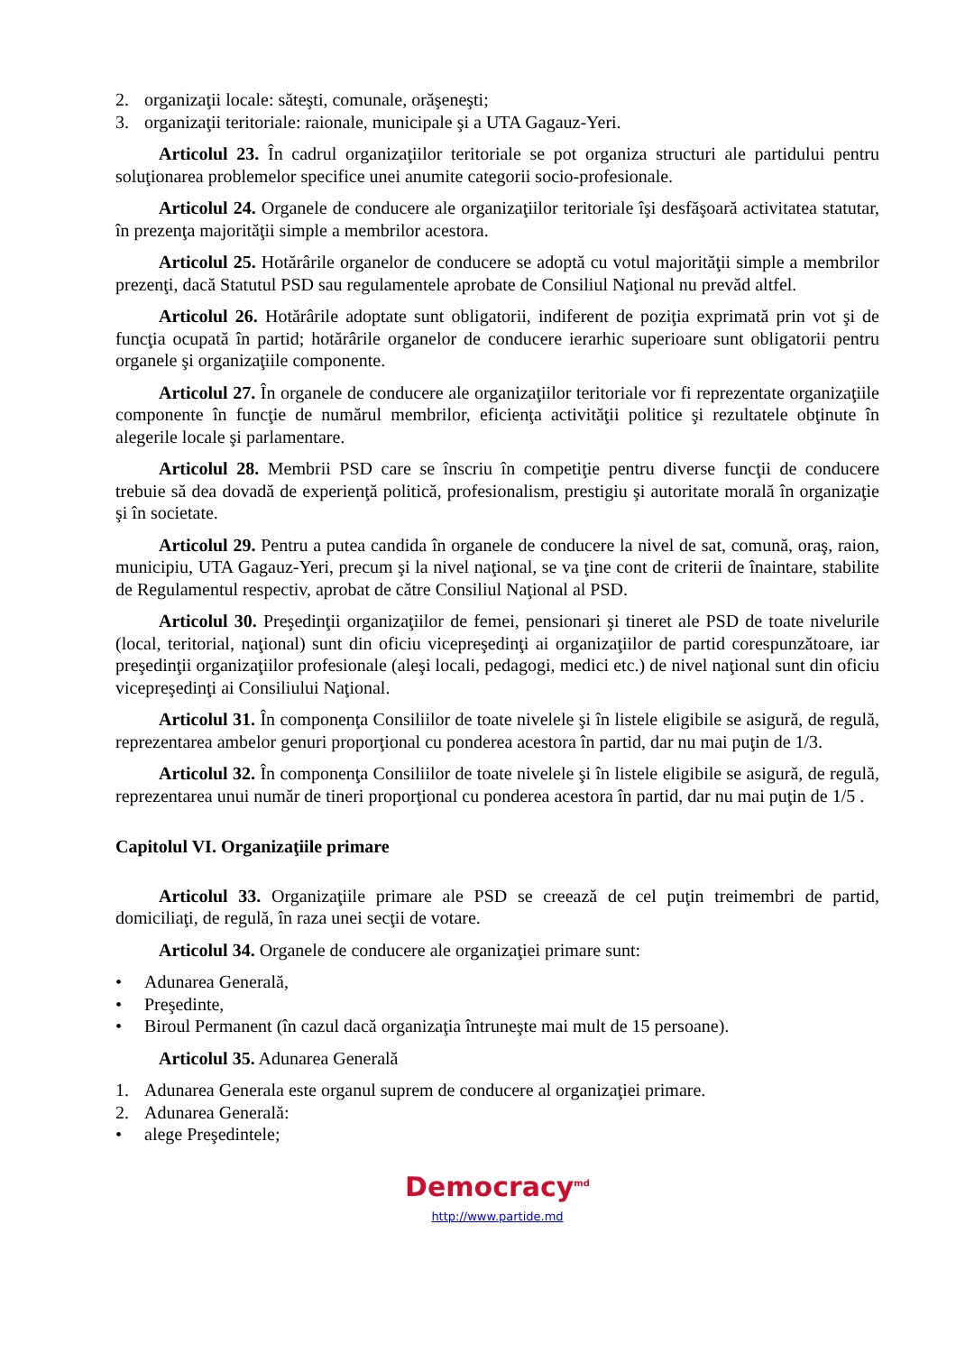2. organizaţii locale: săteşti, comunale, orăşeneşti;
3. organizaţii teritoriale: raionale, municipale şi a UTA Gagauz-Yeri.
Articolul 23. În cadrul organizaţiilor teritoriale se pot organiza structuri ale partidului pentru soluţionarea problemelor specifice unei anumite categorii socio-profesionale.
Articolul 24. Organele de conducere ale organizaţiilor teritoriale îşi desfăşoară activitatea statutar, în prezenţa majorităţii simple a membrilor acestora.
Articolul 25. Hotărârile organelor de conducere se adoptă cu votul majorităţii simple a membrilor prezenţi, dacă Statutul PSD sau regulamentele aprobate de Consiliul Naţional nu prevăd altfel.
Articolul 26. Hotărârile adoptate sunt obligatorii, indiferent de poziţia exprimată prin vot şi de funcţia ocupată în partid; hotărârile organelor de conducere ierarhic superioare sunt obligatorii pentru organele şi organizaţiile componente.
Articolul 27. În organele de conducere ale organizaţiilor teritoriale vor fi reprezentate organizaţiile componente în funcţie de numărul membrilor, eficienţa activităţii politice şi rezultatele obţinute în alegerile locale şi parlamentare.
Articolul 28. Membrii PSD care se înscriu în competiţie pentru diverse funcţii de conducere trebuie să dea dovadă de experienţă politică, profesionalism, prestigiu şi autoritate morală în organizaţie şi în societate.
Articolul 29. Pentru a putea candida în organele de conducere la nivel de sat, comună, oraş, raion, municipiu, UTA Gagauz-Yeri, precum şi la nivel naţional, se va ţine cont de criterii de înaintare, stabilite de Regulamentul respectiv, aprobat de către Consiliul Naţional al PSD.
Articolul 30. Preşedinţii organizaţiilor de femei, pensionari şi tineret ale PSD de toate nivelurile (local, teritorial, naţional) sunt din oficiu vicepreşedinţi ai organizaţiilor de partid corespunzătoare, iar preşedinţii organizaţiilor profesionale (aleşi locali, pedagogi, medici etc.) de nivel naţional sunt din oficiu vicepreşedinţi ai Consiliului Naţional.
Articolul 31. În componenţa Consiliilor de toate nivelele şi în listele eligibile se asigură, de regulă, reprezentarea ambelor genuri proporţional cu ponderea acestora în partid, dar nu mai puţin de 1/3.
Articolul 32. În componenţa Consiliilor de toate nivelele şi în listele eligibile se asigură, de regulă, reprezentarea unui număr de tineri proporţional cu ponderea acestora în partid, dar nu mai puţin de 1/5 .
Capitolul VI. Organizaţiile primare
Articolul 33. Organizaţiile primare ale PSD se creează de cel puţin treimembri de partid, domiciliaţi, de regulă, în raza unei secţii de votare.
Articolul 34. Organele de conducere ale organizaţiei primare sunt:
• Adunarea Generală,
• Preşedinte,
• Biroul Permanent (în cazul dacă organizaţia întruneşte mai mult de 15 persoane).
Articolul 35. Adunarea Generală
1. Adunarea Generala este organul suprem de conducere al organizaţiei primare.
2. Adunarea Generală:
• alege Preşedintele;
Democracy<sup>md</sup>
http://www.partide.md